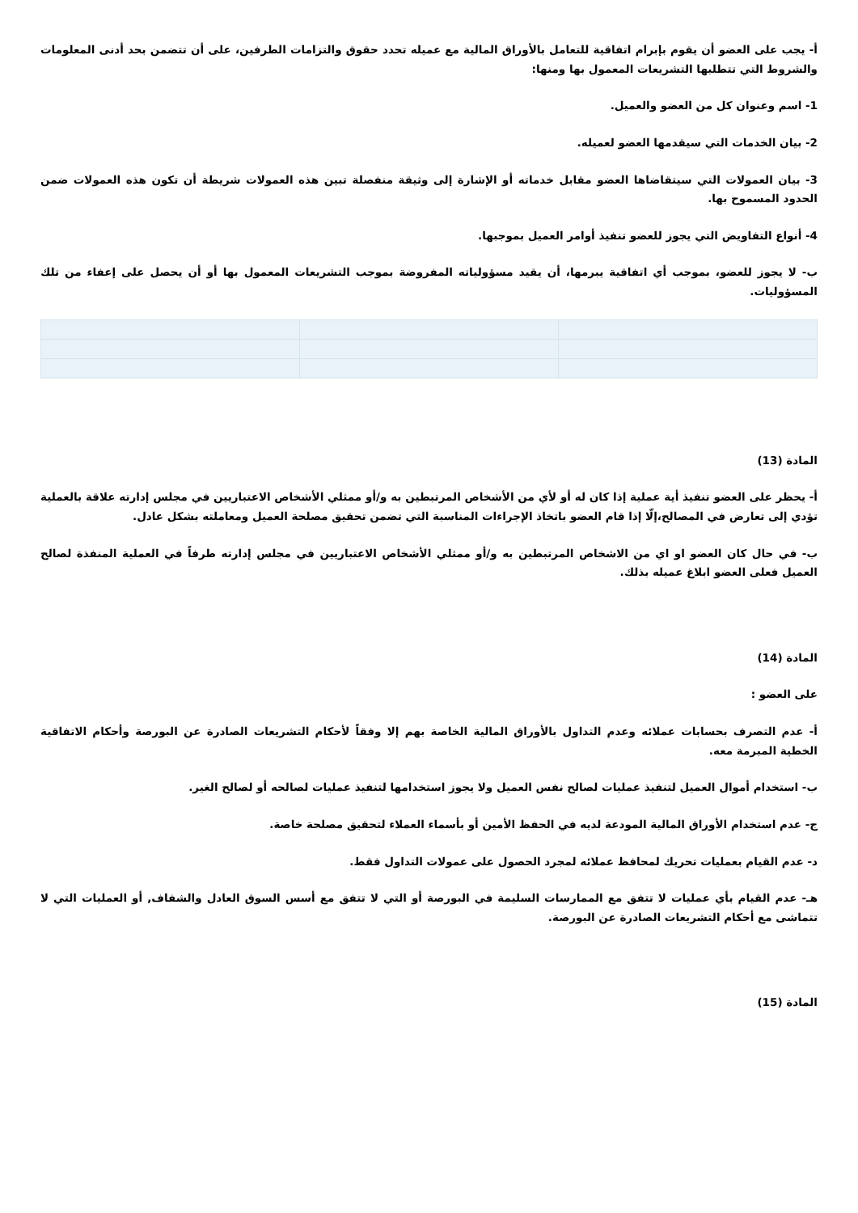أ- يجب على العضو أن يقوم بإبرام اتفاقية للتعامل بالأوراق المالية مع عميله تحدد حقوق والتزامات الطرفين، على أن تتضمن بحد أدنى المعلومات والشروط التي تتطلبها التشريعات المعمول بها ومنها:
1- اسم وعنوان كل من العضو والعميل.
2- بيان الخدمات التي سيقدمها العضو لعميله.
3- بيان العمولات التي سيتقاضاها العضو مقابل خدماته أو الإشارة إلى وثيقة منفصلة تبين هذه العمولات شريطة أن تكون هذه العمولات ضمن الحدود المسموح بها.
4- أنواع التفاويض التي يجوز للعضو تنفيذ أوامر العميل بموجبها.
ب- لا يجوز للعضو، بموجب أي اتفاقية يبرمها، أن يقيد مسؤولياته المفروضة بموجب التشريعات المعمول بها أو أن يحصل على إعفاء من تلك المسؤوليات.
المادة (13)
أ- يحظر على العضو تنفيذ أية عملية إذا كان له أو لأي من الأشخاص المرتبطين به و/أو ممثلي الأشخاص الاعتباريين في مجلس إدارته علاقة بالعملية تؤدي إلى تعارض في المصالح،إلّا إذا قام العضو باتخاذ الإجراءات المناسبة التي تضمن تحقيق مصلحة العميل ومعاملته بشكل عادل.
ب- في حال كان العضو او اي من الاشخاص المرتبطين به و/أو ممثلي الأشخاص الاعتباريين في مجلس إدارته طرفاً في العملية المنفذة لصالح العميل فعلى العضو ابلاغ عميله بذلك.
المادة (14)
على العضو :
أ- عدم التصرف بحسابات عملائه وعدم التداول بالأوراق المالية الخاصة بهم إلا وفقاً لأحكام التشريعات الصادرة عن البورصة وأحكام الاتفاقية الخطية المبرمة معه.
ب- استخدام أموال العميل لتنفيذ عمليات لصالح نفس العميل ولا يجوز استخدامها لتنفيذ عمليات لصالحه أو لصالح الغير.
ج- عدم استخدام الأوراق المالية المودعة لديه في الحفظ الأمين أو بأسماء العملاء لتحقيق مصلحة خاصة.
د- عدم القيام بعمليات تحريك لمحافظ عملائه لمجرد الحصول على عمولات التداول فقط.
هـ- عدم القيام بأي عمليات لا تتفق مع الممارسات السليمة في البورصة أو التي لا تتفق مع أسس السوق العادل والشفاف, أو العمليات التي لا تتماشى مع أحكام التشريعات الصادرة عن البورصة.
المادة (15)